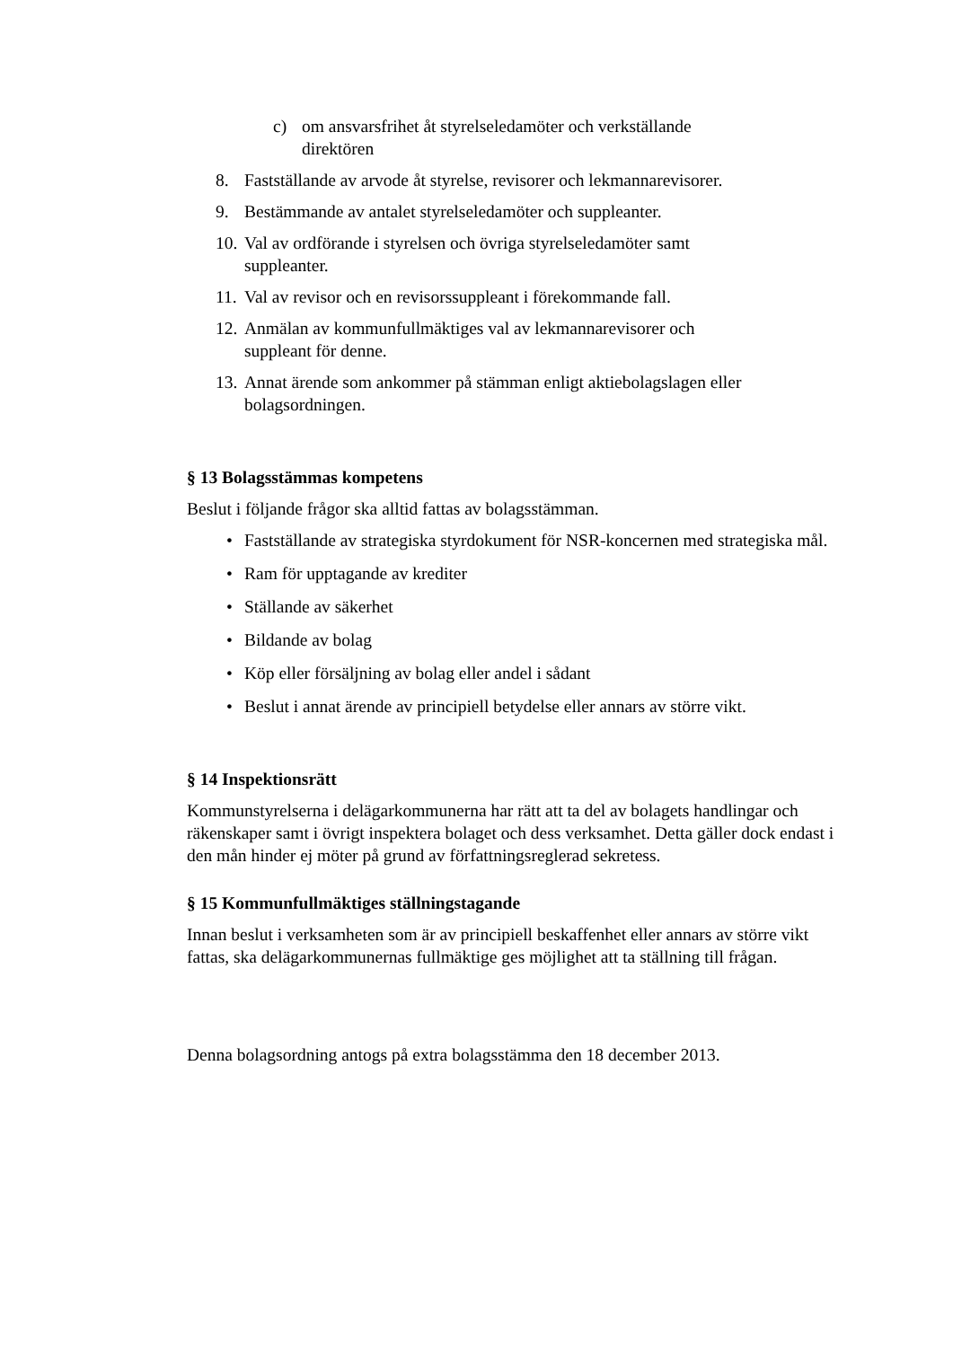c) om ansvarsfrihet åt styrelseledamöter och verkställande direktören
8. Fastställande av arvode åt styrelse, revisorer och lekmannarevisorer.
9. Bestämmande av antalet styrelseledamöter och suppleanter.
10. Val av ordförande i styrelsen och övriga styrelseledamöter samt suppleanter.
11. Val av revisor och en revisorssuppleant i förekommande fall.
12. Anmälan av kommunfullmäktiges val av lekmannarevisorer och suppleant för denne.
13. Annat ärende som ankommer på stämman enligt aktiebolagslagen eller bolagsordningen.
§ 13 Bolagsstämmas kompetens
Beslut i följande frågor ska alltid fattas av bolagsstämman.
• Fastställande av strategiska styrdokument för NSR-koncernen med strategiska mål.
• Ram för upptagande av krediter
• Ställande av säkerhet
• Bildande av bolag
• Köp eller försäljning av bolag eller andel i sådant
• Beslut i annat ärende av principiell betydelse eller annars av större vikt.
§ 14 Inspektionsrätt
Kommunstyrelserna i delägarkommunerna har rätt att ta del av bolagets handlingar och räkenskaper samt i övrigt inspektera bolaget och dess verksamhet. Detta gäller dock endast i den mån hinder ej möter på grund av författningsreglerad sekretess.
§ 15 Kommunfullmäktiges ställningstagande
Innan beslut i verksamheten som är av principiell beskaffenhet eller annars av större vikt fattas, ska delägarkommunernas fullmäktige ges möjlighet att ta ställning till frågan.
Denna bolagsordning antogs på extra bolagsstämma den 18 december 2013.